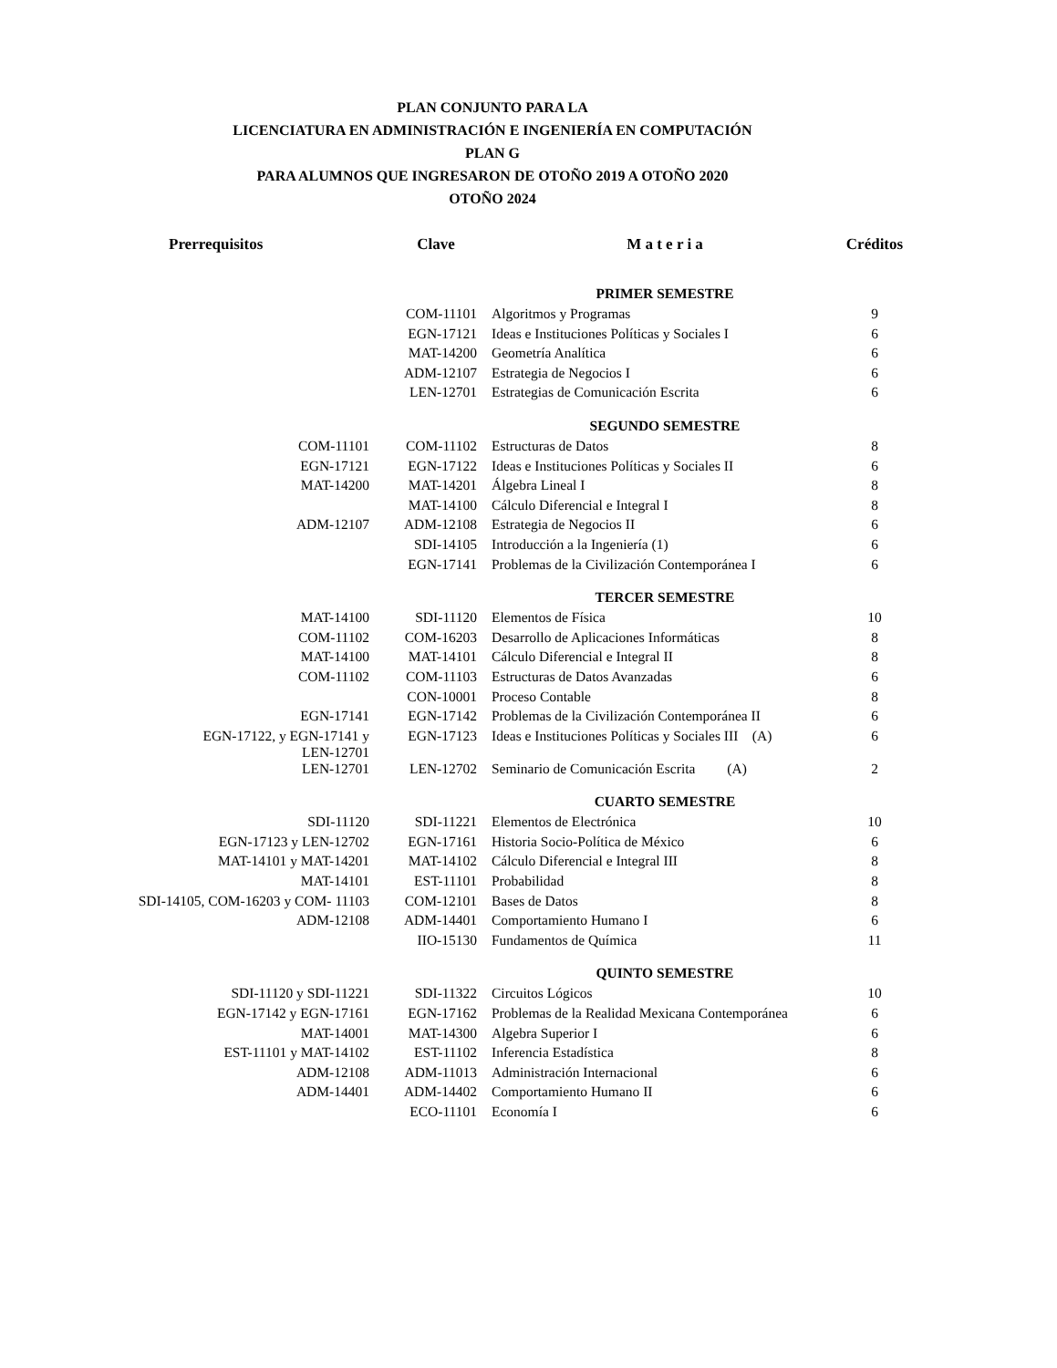PLAN CONJUNTO PARA LA
LICENCIATURA EN ADMINISTRACIÓN E INGENIERÍA EN COMPUTACIÓN
PLAN G
PARA ALUMNOS QUE INGRESARON DE OTOÑO 2019 A OTOÑO 2020
OTOÑO 2024
| Prerrequisitos | Clave | M a t e r i a | Créditos |
| --- | --- | --- | --- |
| | | PRIMER SEMESTRE | |
| | COM-11101 | Algoritmos y Programas | 9 |
| | EGN-17121 | Ideas e Instituciones Políticas y Sociales I | 6 |
| | MAT-14200 | Geometría Analítica | 6 |
| | ADM-12107 | Estrategia de Negocios I | 6 |
| | LEN-12701 | Estrategias de Comunicación Escrita | 6 |
| | | SEGUNDO SEMESTRE | |
| COM-11101 | COM-11102 | Estructuras de Datos | 8 |
| EGN-17121 | EGN-17122 | Ideas e Instituciones Políticas y Sociales II | 6 |
| MAT-14200 | MAT-14201 | Álgebra Lineal I | 8 |
| | MAT-14100 | Cálculo Diferencial e Integral I | 8 |
| ADM-12107 | ADM-12108 | Estrategia de Negocios II | 6 |
| | SDI-14105 | Introducción a la Ingeniería (1) | 6 |
| | EGN-17141 | Problemas de la Civilización Contemporánea I | 6 |
| | | TERCER SEMESTRE | |
| MAT-14100 | SDI-11120 | Elementos de Física | 10 |
| COM-11102 | COM-16203 | Desarrollo de Aplicaciones Informáticas | 8 |
| MAT-14100 | MAT-14101 | Cálculo Diferencial e Integral II | 8 |
| COM-11102 | COM-11103 | Estructuras de Datos Avanzadas | 6 |
| | CON-10001 | Proceso Contable | 8 |
| EGN-17141 | EGN-17142 | Problemas de la Civilización Contemporánea II | 6 |
| EGN-17122, y EGN-17141 y LEN-12701 | EGN-17123 | Ideas e Instituciones Políticas y Sociales III (A) | 6 |
| LEN-12701 | LEN-12702 | Seminario de Comunicación Escrita (A) | 2 |
| | | CUARTO SEMESTRE | |
| SDI-11120 | SDI-11221 | Elementos de Electrónica | 10 |
| EGN-17123 y LEN-12702 | EGN-17161 | Historia Socio-Política de México | 6 |
| MAT-14101 y MAT-14201 | MAT-14102 | Cálculo Diferencial e Integral III | 8 |
| MAT-14101 | EST-11101 | Probabilidad | 8 |
| SDI-14105, COM-16203 y COM- 11103 | COM-12101 | Bases de Datos | 8 |
| ADM-12108 | ADM-14401 | Comportamiento Humano I | 6 |
| | IIO-15130 | Fundamentos de Química | 11 |
| | | QUINTO SEMESTRE | |
| SDI-11120 y SDI-11221 | SDI-11322 | Circuitos Lógicos | 10 |
| EGN-17142 y EGN-17161 | EGN-17162 | Problemas de la Realidad Mexicana Contemporánea | 6 |
| MAT-14001 | MAT-14300 | Algebra Superior I | 6 |
| EST-11101 y MAT-14102 | EST-11102 | Inferencia Estadística | 8 |
| ADM-12108 | ADM-11013 | Administración Internacional | 6 |
| ADM-14401 | ADM-14402 | Comportamiento Humano II | 6 |
| | ECO-11101 | Economía I | 6 |